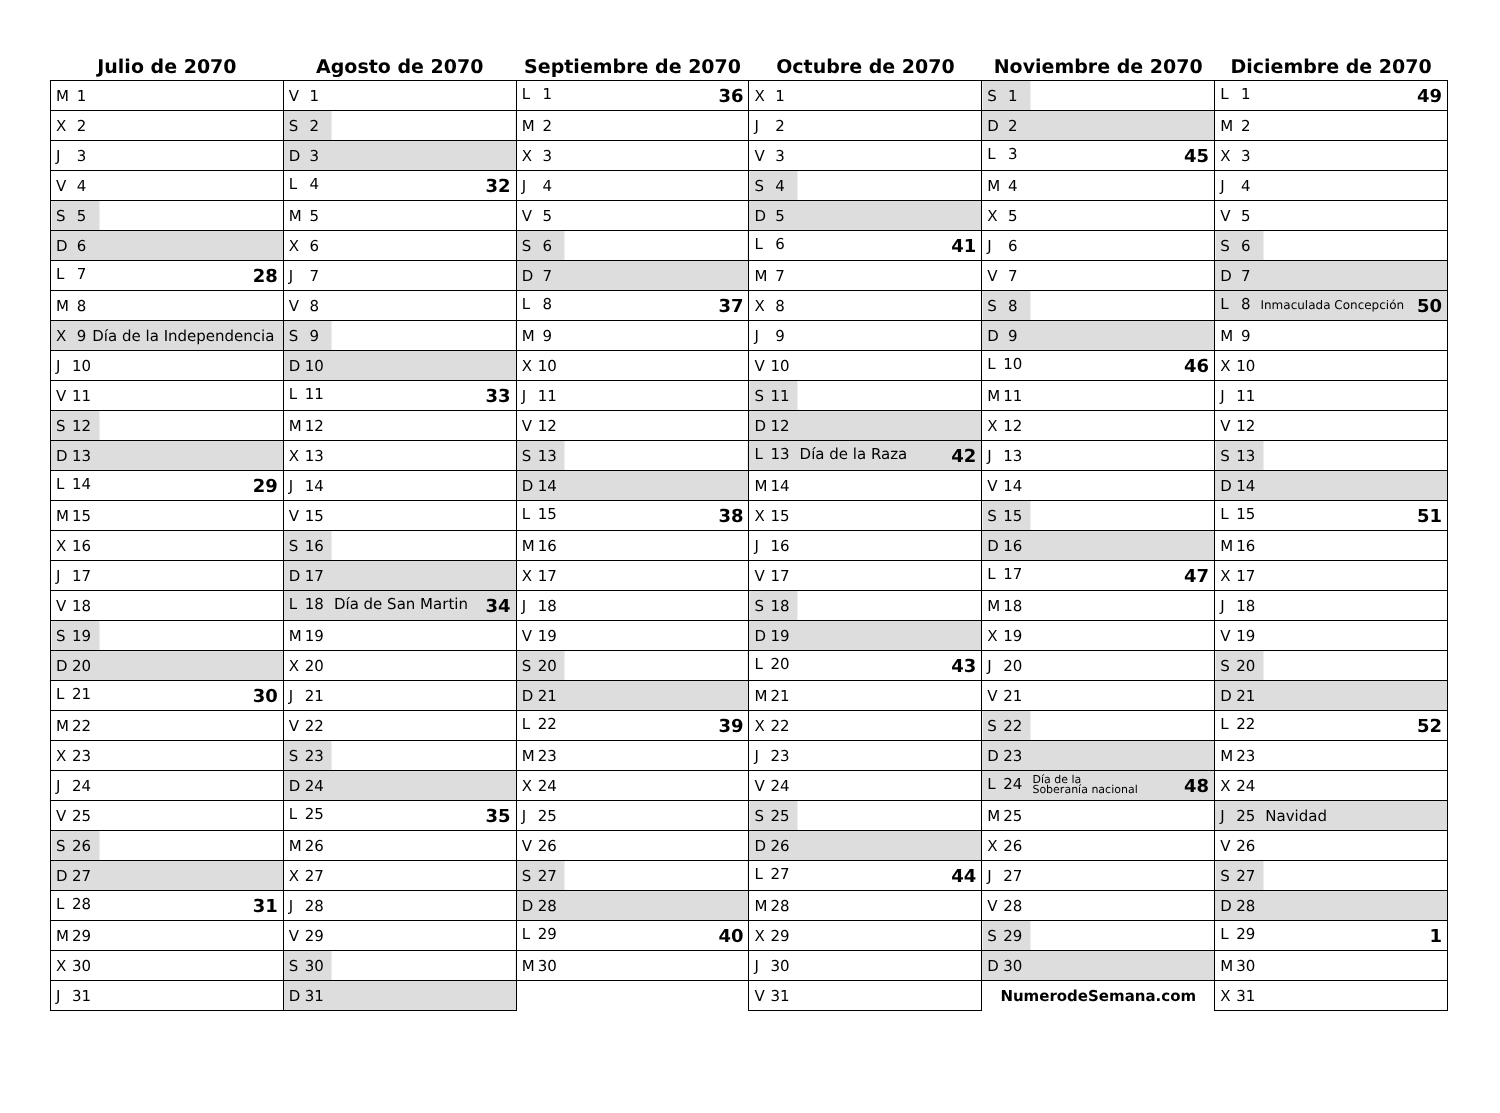| Julio de 2070 | Agosto de 2070 | Septiembre de 2070 | Octubre de 2070 | Noviembre de 2070 | Diciembre de 2070 |
| --- | --- | --- | --- | --- | --- |
| M 1 | V 1 | L 1 36 | X 1 | S 1 | L 1 49 |
| X 2 | S 2 | M 2 | J 2 | D 2 | M 2 |
| J 3 | D 3 | X 3 | V 3 | L 3 45 | X 3 |
| V 4 | L 4 32 | J 4 | S 4 | M 4 | J 4 |
| S 5 | M 5 | V 5 | D 5 | X 5 | V 5 |
| D 6 | X 6 | S 6 | L 6 41 | J 6 | S 6 |
| L 7 28 | J 7 | D 7 | M 7 | V 7 | D 7 |
| M 8 | V 8 | L 8 37 | X 8 | S 8 | L 8 Inmaculada Concepción 50 |
| X 9 Día de la Independencia | S 9 | M 9 | J 9 | D 9 | M 9 |
| J 10 | D 10 | X 10 | V 10 | L 10 46 | X 10 |
| V 11 | L 11 33 | J 11 | S 11 | M 11 | J 11 |
| S 12 | M 12 | V 12 | D 12 | X 12 | V 12 |
| D 13 | X 13 | S 13 | L 13 Día de la Raza 42 | J 13 | S 13 |
| L 14 29 | J 14 | D 14 | M 14 | V 14 | D 14 |
| M 15 | V 15 | L 15 38 | X 15 | S 15 | L 15 51 |
| X 16 | S 16 | M 16 | J 16 | D 16 | M 16 |
| J 17 | D 17 | X 17 | V 17 | L 17 47 | X 17 |
| V 18 | L 18 Día de San Martin 34 | J 18 | S 18 | M 18 | J 18 |
| S 19 | M 19 | V 19 | D 19 | X 19 | V 19 |
| D 20 | X 20 | S 20 | L 20 43 | J 20 | S 20 |
| L 21 30 | J 21 | D 21 | M 21 | V 21 | D 21 |
| M 22 | V 22 | L 22 39 | X 22 | S 22 | L 22 52 |
| X 23 | S 23 | M 23 | J 23 | D 23 | M 23 |
| J 24 | D 24 | X 24 | V 24 | L 24 Día de la Soberanía nacional 48 | X 24 |
| V 25 | L 25 35 | J 25 | S 25 | M 25 | J 25 Navidad |
| S 26 | M 26 | V 26 | D 26 | X 26 | V 26 |
| D 27 | X 27 | S 27 | L 27 44 | J 27 | S 27 |
| L 28 31 | J 28 | D 28 | M 28 | V 28 | D 28 |
| M 29 | V 29 | L 29 40 | X 29 | S 29 | L 29 1 |
| X 30 | S 30 | M 30 | J 30 | D 30 | M 30 |
| J 31 | D 31 | | V 31 | NumerodeSemana.com | X 31 |